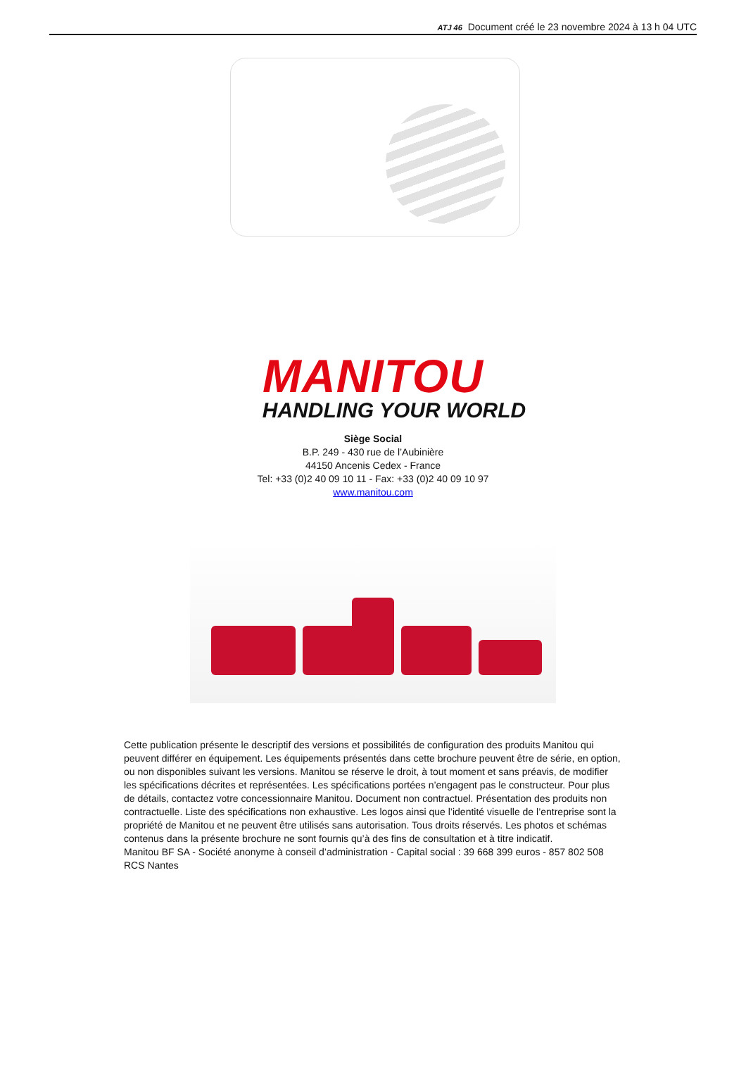ATJ 46 Document créé le 23 novembre 2024 à 13 h 04 UTC
MANITOU
HANDLING YOUR WORLD
Siège Social
B.P. 249 - 430 rue de l’Aubinière
44150 Ancenis Cedex - France
Tel: +33 (0)2 40 09 10 11 - Fax: +33 (0)2 40 09 10 97
www.manitou.com
Cette publication présente le descriptif des versions et possibilités de configuration des produits Manitou qui peuvent différer en équipement. Les équipements présentés dans cette brochure peuvent être de série, en option, ou non disponibles suivant les versions. Manitou se réserve le droit, à tout moment et sans préavis, de modifier les spécifications décrites et représentées. Les spécifications portées n’engagent pas le constructeur. Pour plus de détails, contactez votre concessionnaire Manitou. Document non contractuel. Présentation des produits non contractuelle. Liste des spécifications non exhaustive. Les logos ainsi que l’identité visuelle de l’entreprise sont la propriété de Manitou et ne peuvent être utilisés sans autorisation. Tous droits réservés. Les photos et schémas contenus dans la présente brochure ne sont fournis qu’à des fins de consultation et à titre indicatif.
Manitou BF SA - Société anonyme à conseil d’administration - Capital social : 39 668 399 euros - 857 802 508 RCS Nantes